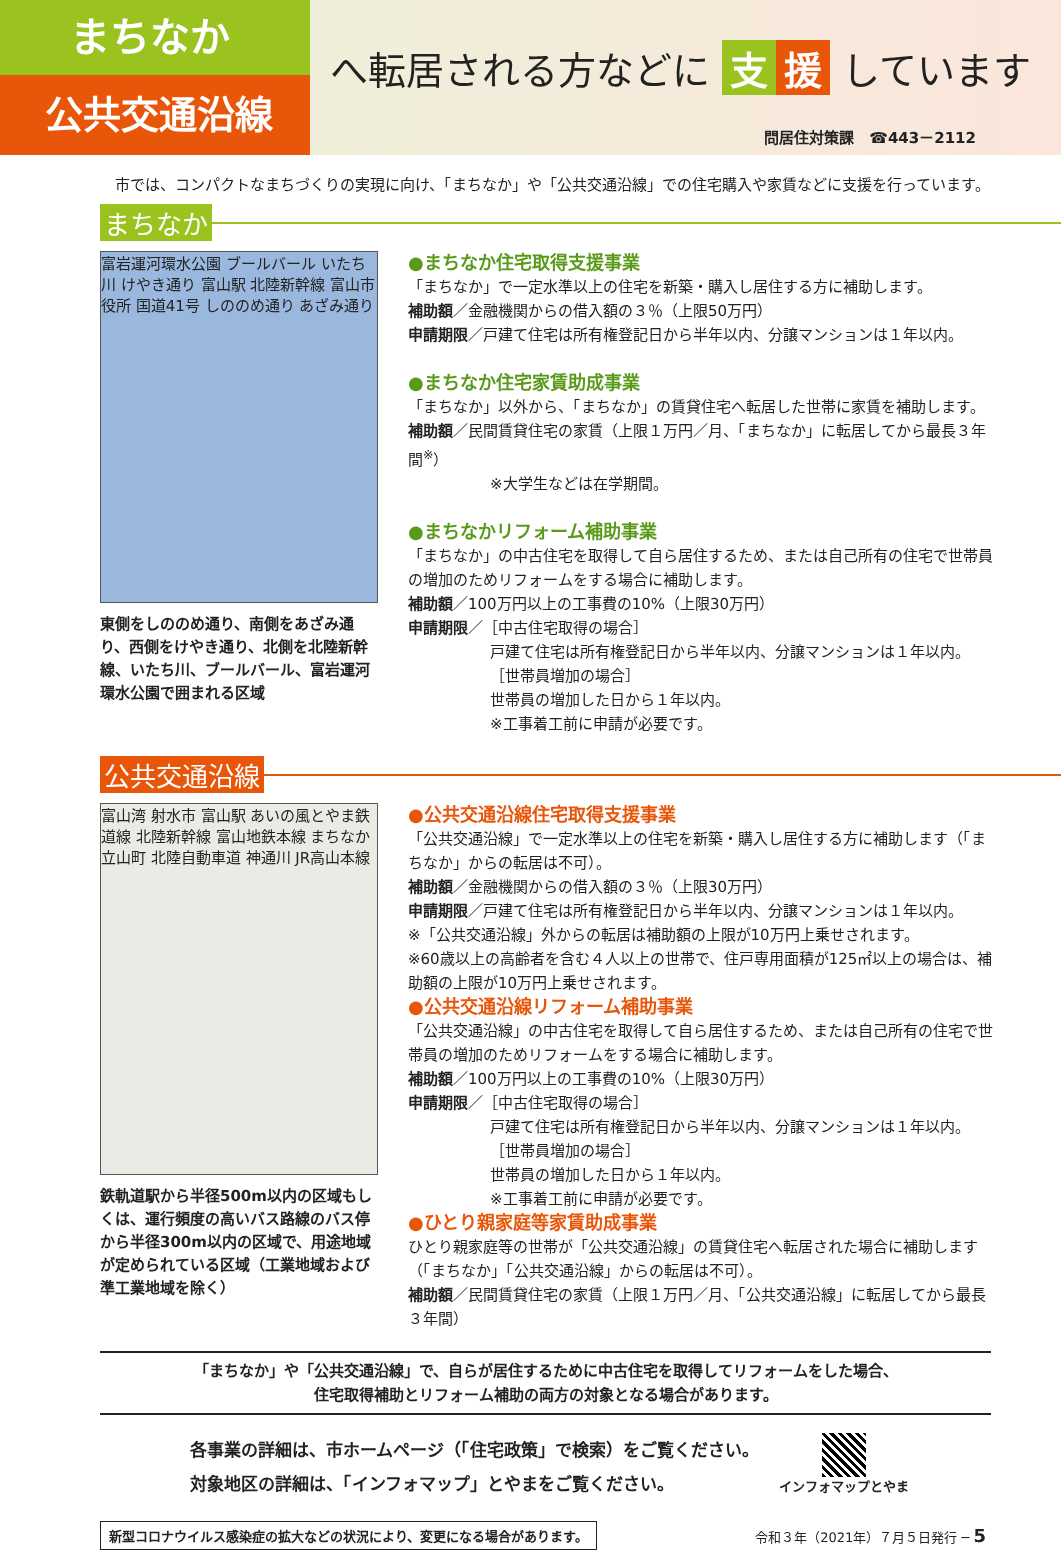まちなか
公共交通沿線
へ転居される方などに 支 援 しています
問居住対策課　☎443－2112
市では、コンパクトなまちづくりの実現に向け、「まちなか」や「公共交通沿線」での住宅購入や家賃などに支援を行っています。
まちなか
富岩運河環水公園 ブールバール いたち川 けやき通り 富山駅 北陸新幹線 富山市役所 国道41号 しののめ通り あざみ通り
東側をしののめ通り、南側をあざみ通り、西側をけやき通り、北側を北陸新幹線、いたち川、ブールバール、富岩運河環水公園で囲まれる区域
●まちなか住宅取得支援事業
「まちなか」で一定水準以上の住宅を新築・購入し居住する方に補助します。
補助額／金融機関からの借入額の３％（上限50万円）
申請期限／戸建て住宅は所有権登記日から半年以内、分譲マンションは１年以内。
●まちなか住宅家賃助成事業
「まちなか」以外から、「まちなか」の賃貸住宅へ転居した世帯に家賃を補助します。
補助額／民間賃貸住宅の家賃（上限１万円／月、「まちなか」に転居してから最長３年間<sup>※</sup>）
※大学生などは在学期間。
●まちなかリフォーム補助事業
「まちなか」の中古住宅を取得して自ら居住するため、または自己所有の住宅で世帯員の増加のためリフォームをする場合に補助します。
補助額／100万円以上の工事費の10%（上限30万円）
申請期限／［中古住宅取得の場合］
戸建て住宅は所有権登記日から半年以内、分譲マンションは１年以内。
［世帯員増加の場合］
世帯員の増加した日から１年以内。
※工事着工前に申請が必要です。
公共交通沿線
富山湾 射水市 富山駅 あいの風とやま鉄道線 北陸新幹線 富山地鉄本線 まちなか 立山町 北陸自動車道 神通川 JR高山本線
鉄軌道駅から半径500m以内の区域もしくは、運行頻度の高いバス路線のバス停から半径300m以内の区域で、用途地域が定められている区域（工業地域および準工業地域を除く）
●公共交通沿線住宅取得支援事業
「公共交通沿線」で一定水準以上の住宅を新築・購入し居住する方に補助します（「まちなか」からの転居は不可）。
補助額／金融機関からの借入額の３％（上限30万円）
申請期限／戸建て住宅は所有権登記日から半年以内、分譲マンションは１年以内。
※「公共交通沿線」外からの転居は補助額の上限が10万円上乗せされます。
※60歳以上の高齢者を含む４人以上の世帯で、住戸専用面積が125㎡以上の場合は、補助額の上限が10万円上乗せされます。
●公共交通沿線リフォーム補助事業
「公共交通沿線」の中古住宅を取得して自ら居住するため、または自己所有の住宅で世帯員の増加のためリフォームをする場合に補助します。
補助額／100万円以上の工事費の10%（上限30万円）
申請期限／［中古住宅取得の場合］
戸建て住宅は所有権登記日から半年以内、分譲マンションは１年以内。
［世帯員増加の場合］
世帯員の増加した日から１年以内。
※工事着工前に申請が必要です。
●ひとり親家庭等家賃助成事業
ひとり親家庭等の世帯が「公共交通沿線」の賃貸住宅へ転居された場合に補助します（「まちなか」「公共交通沿線」からの転居は不可）。
補助額／民間賃貸住宅の家賃（上限１万円／月、「公共交通沿線」に転居してから最長３年間）
「まちなか」や「公共交通沿線」で、自らが居住するために中古住宅を取得してリフォームをした場合、
住宅取得補助とリフォーム補助の両方の対象となる場合があります。
各事業の詳細は、市ホームページ（「住宅政策」で検索）をご覧ください。
対象地区の詳細は、「インフォマップ」とやまをご覧ください。
インフォマップとやま
新型コロナウイルス感染症の拡大などの状況により、変更になる場合があります。
令和３年（2021年）７月５日発行 ─ 5